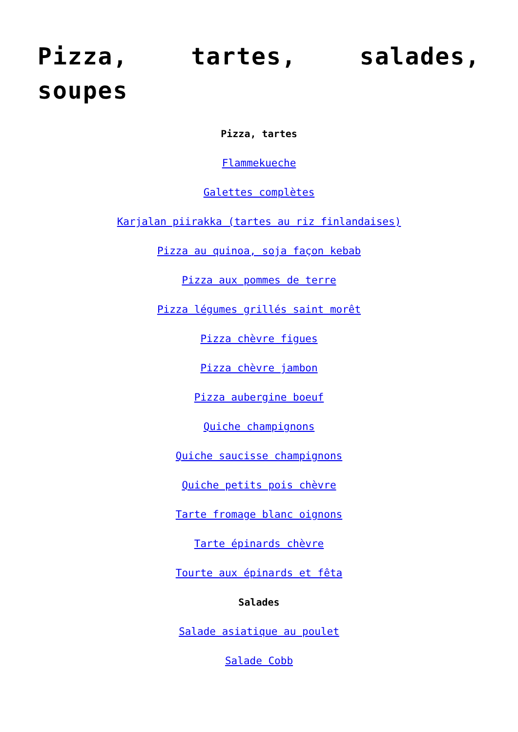Pizza, tartes, salades, soupes
Pizza, tartes
Flammekueche
Galettes complètes
Karjalan piirakka (tartes au riz finlandaises)
Pizza au quinoa, soja façon kebab
Pizza aux pommes de terre
Pizza légumes grillés saint morêt
Pizza chèvre figues
Pizza chèvre jambon
Pizza aubergine boeuf
Quiche champignons
Quiche saucisse champignons
Quiche petits pois chèvre
Tarte fromage blanc oignons
Tarte épinards chèvre
Tourte aux épinards et fêta
Salades
Salade asiatique au poulet
Salade Cobb